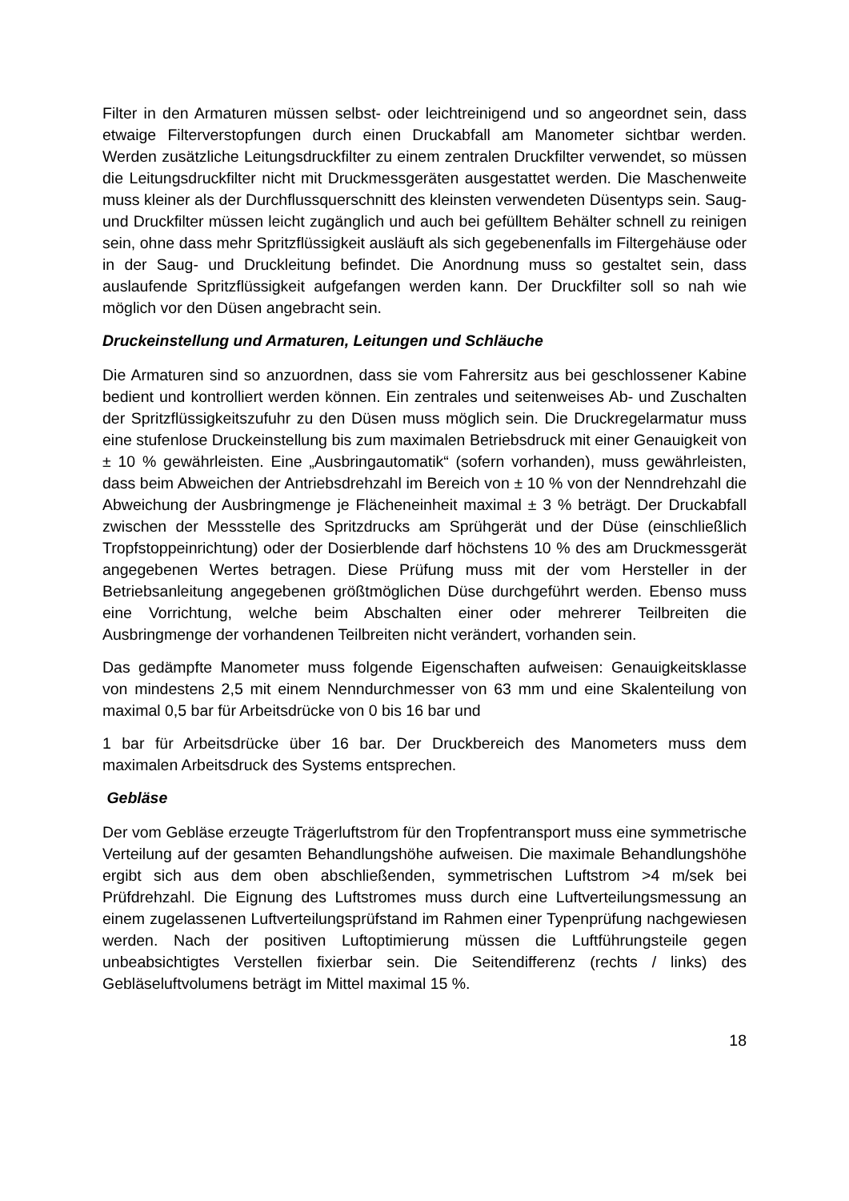Filter in den Armaturen müssen selbst- oder leichtreinigend und so angeordnet sein, dass etwaige Filterverstopfungen durch einen Druckabfall am Manometer sichtbar werden. Werden zusätzliche Leitungsdruckfilter zu einem zentralen Druckfilter verwendet, so müssen die Leitungsdruckfilter nicht mit Druckmessgeräten ausgestattet werden. Die Maschenweite muss kleiner als der Durchflussquerschnitt des kleinsten verwendeten Düsentyps sein. Saug- und Druckfilter müssen leicht zugänglich und auch bei gefülltem Behälter schnell zu reinigen sein, ohne dass mehr Spritzflüssigkeit ausläuft als sich gegebenenfalls im Filtergehäuse oder in der Saug- und Druckleitung befindet. Die Anordnung muss so gestaltet sein, dass auslaufende Spritzflüssigkeit aufgefangen werden kann. Der Druckfilter soll so nah wie möglich vor den Düsen angebracht sein.
Druckeinstellung und Armaturen, Leitungen und Schläuche
Die Armaturen sind so anzuordnen, dass sie vom Fahrersitz aus bei geschlossener Kabine bedient und kontrolliert werden können. Ein zentrales und seitenweises Ab- und Zuschalten der Spritzflüssigkeitszufuhr zu den Düsen muss möglich sein. Die Druckregelarmatur muss eine stufenlose Druckeinstellung bis zum maximalen Betriebsdruck mit einer Genauigkeit von ± 10 % gewährleisten. Eine „Ausbringautomatik“ (sofern vorhanden), muss gewährleisten, dass beim Abweichen der Antriebsdrehzahl im Bereich von ± 10 % von der Nenndrehzahl die Abweichung der Ausbringmenge je Flächeneinheit maximal ± 3 % beträgt. Der Druckabfall zwischen der Messstelle des Spritzdrucks am Sprühgerät und der Düse (einschließlich Tropfstoppeinrichtung) oder der Dosierblende darf höchstens 10 % des am Druckmessgerät angegebenen Wertes betragen. Diese Prüfung muss mit der vom Hersteller in der Betriebsanleitung angegebenen größtmöglichen Düse durchgeführt werden. Ebenso muss eine Vorrichtung, welche beim Abschalten einer oder mehrerer Teilbreiten die Ausbringmenge der vorhandenen Teilbreiten nicht verändert, vorhanden sein.
Das gedämpfte Manometer muss folgende Eigenschaften aufweisen: Genauigkeitsklasse von mindestens 2,5 mit einem Nenndurchmesser von 63 mm und eine Skalenteilung von maximal 0,5 bar für Arbeitsdrücke von 0 bis 16 bar und
1 bar für Arbeitsdrücke über 16 bar. Der Druckbereich des Manometers muss dem maximalen Arbeitsdruck des Systems entsprechen.
Gebläse
Der vom Gebläse erzeugte Trägerluftstrom für den Tropfentransport muss eine symmetrische Verteilung auf der gesamten Behandlungshöhe aufweisen. Die maximale Behandlungshöhe ergibt sich aus dem oben abschließenden, symmetrischen Luftstrom >4 m/sek bei Prüfdrehzahl. Die Eignung des Luftstromes muss durch eine Luftverteilungsmessung an einem zugelassenen Luftverteilungsprüfstand im Rahmen einer Typenprüfung nachgewiesen werden. Nach der positiven Luftoptimierung müssen die Luftführungsteile gegen unbeabsichtigtes Verstellen fixierbar sein. Die Seitendifferenz (rechts / links) des Gebläseluftvolumens beträgt im Mittel maximal 15 %.
18